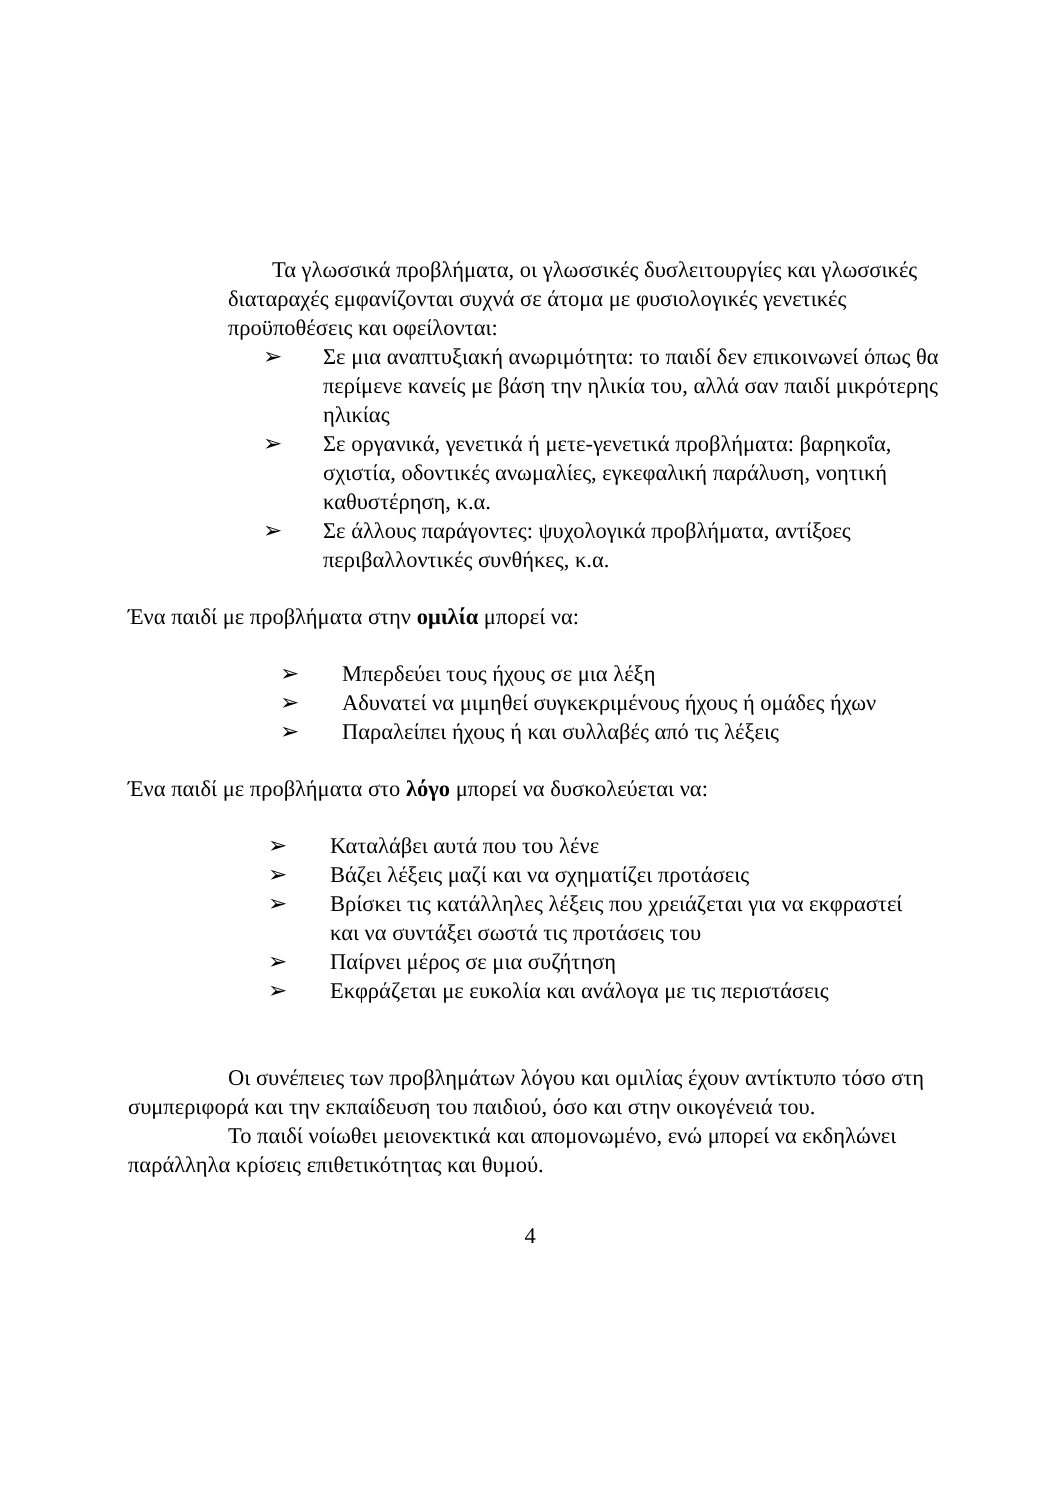Τα γλωσσικά προβλήματα, οι γλωσσικές δυσλειτουργίες και γλωσσικές διαταραχές εμφανίζονται συχνά σε άτομα με φυσιολογικές γενετικές προϋποθέσεις και οφείλονται:
➢ Σε μια αναπτυξιακή ανωριμότητα: το παιδί δεν επικοινωνεί όπως θα περίμενε κανείς με βάση την ηλικία του, αλλά σαν παιδί μικρότερης ηλικίας
➢ Σε οργανικά, γενετικά ή μετε-γενετικά προβλήματα: βαρηκοΐα, σχιστία, οδοντικές ανωμαλίες, εγκεφαλική παράλυση, νοητική καθυστέρηση, κ.α.
➢ Σε άλλους παράγοντες: ψυχολογικά προβλήματα, αντίξοες περιβαλλοντικές συνθήκες, κ.α.
Ένα παιδί με προβλήματα στην ομιλία μπορεί να:
➢ Μπερδεύει τους ήχους σε μια λέξη
➢ Αδυνατεί να μιμηθεί συγκεκριμένους ήχους ή ομάδες ήχων
➢ Παραλείπει ήχους ή και συλλαβές από τις λέξεις
Ένα παιδί με προβλήματα στο λόγο μπορεί να δυσκολεύεται να:
➢ Καταλάβει αυτά που του λένε
➢ Βάζει λέξεις μαζί και να σχηματίζει προτάσεις
➢ Βρίσκει τις κατάλληλες λέξεις που χρειάζεται για να εκφραστεί και να συντάξει σωστά τις προτάσεις του
➢ Παίρνει μέρος σε μια συζήτηση
➢ Εκφράζεται με ευκολία και ανάλογα με τις περιστάσεις
Οι συνέπειες των προβλημάτων λόγου και ομιλίας έχουν αντίκτυπο τόσο στη συμπεριφορά και την εκπαίδευση του παιδιού, όσο και στην οικογένειά του.
Το παιδί νοίωθει μειονεκτικά και απομονωμένο, ενώ μπορεί να εκδηλώνει παράλληλα κρίσεις επιθετικότητας και θυμού.
4